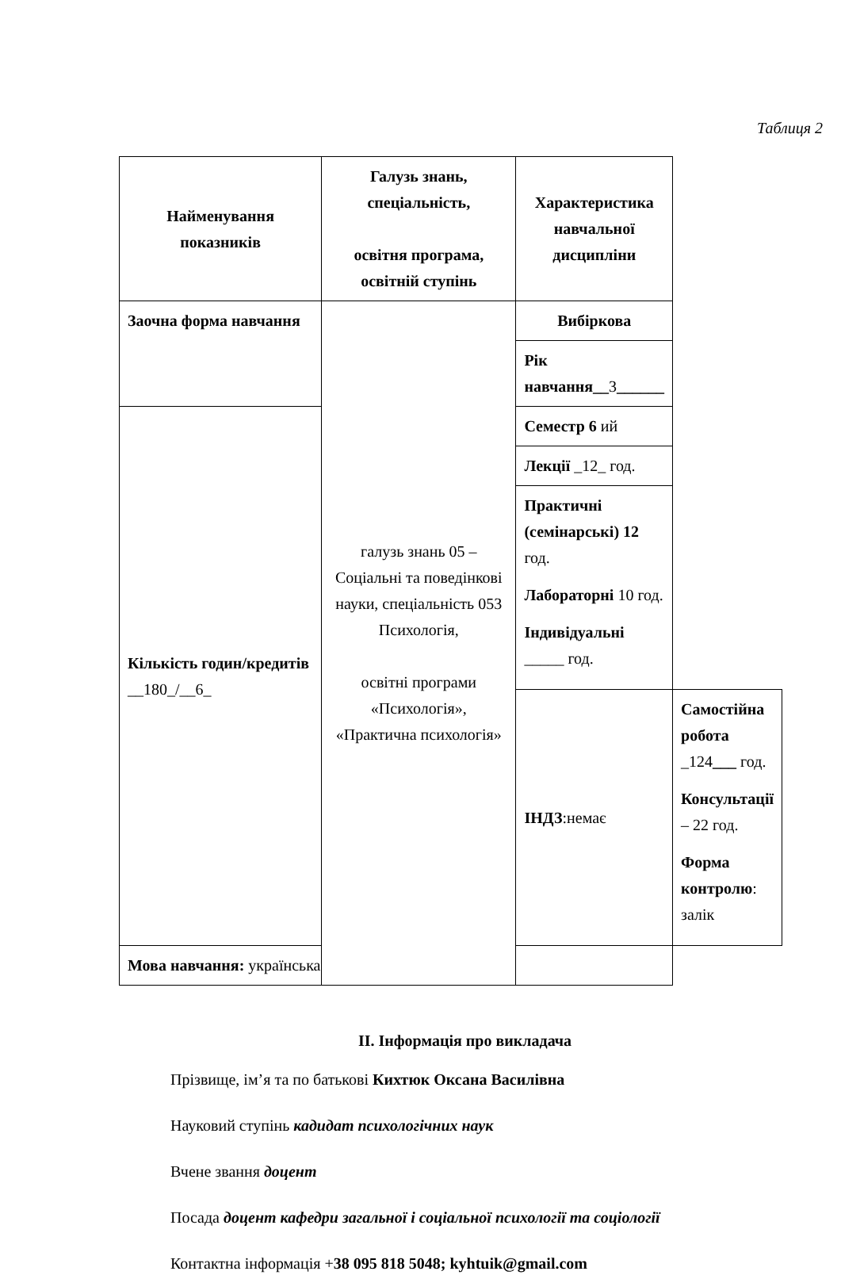Таблиця 2
| Найменування показників | Галузь знань, спеціальність, освітня програма, освітній ступінь | Характеристика навчальної дисципліни | |
| --- | --- | --- | --- |
| Заочна форма навчання | галузь знань 05 – Соціальні та поведінкові науки, спеціальність 053 Психологія, освітні програми «Психологія», «Практична психологія» | Вибіркова | |
| | | Рік навчання__ 3 ______ | |
| Кількість годин/кредитів __180_/__6_ | | Семестр 6 ий | |
| | | Лекції _12_ год. | |
| | | Практичні (семінарські) 12 год. Лабораторні 10 год. Індивідуальні _____ год. | |
| | | ІНДЗ :немає | Самостійна робота _124 ___ год. Консультації – 22 год. Форма контролю : залік |
| Мова навчання: українська | | | |
ІІ. Інформація про викладача
Прізвище, ім’я та по батькові Кихтюк Оксана Василівна
Науковий ступінь кадидат психологічних наук
Вчене звання доцент
Посада доцент кафедри загальної і соціальної психології та соціології
Контактна інформація +38 095 818 5048; kyhtuik@gmail.com